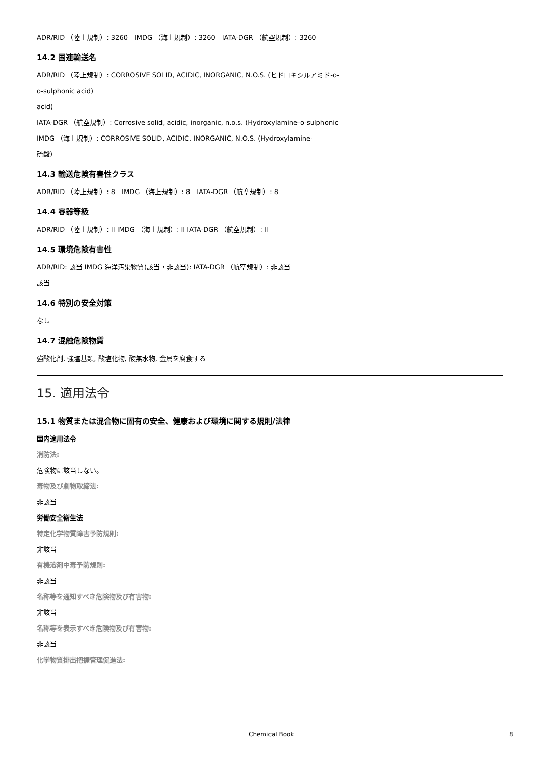ADR/RID （陸上規制）: 3260　IMDG （海上規制）: 3260　IATA-DGR （航空規制）: 3260
14.2 国連輸送名
ADR/RID （陸上規制）: CORROSIVE SOLID, ACIDIC, INORGANIC, N.O.S. (ヒドロキシルアミド-o-
o-sulphonic acid)
acid)
IATA-DGR （航空規制）: Corrosive solid, acidic, inorganic, n.o.s. (Hydroxylamine-o-sulphonic
IMDG （海上規制）: CORROSIVE SOLID, ACIDIC, INORGANIC, N.O.S. (Hydroxylamine-
硫酸)
14.3 輸送危険有害性クラス
ADR/RID （陸上規制）: 8　IMDG （海上規制）: 8　IATA-DGR （航空規制）: 8
14.4 容器等級
ADR/RID （陸上規制）: II IMDG （海上規制）: II IATA-DGR （航空規制）: II
14.5 環境危険有害性
ADR/RID: 該当 IMDG 海洋汚染物質(該当・非該当): IATA-DGR （航空規制）: 非該当
該当
14.6 特別の安全対策
なし
14.7 混触危険物質
強酸化剤, 強塩基類, 酸塩化物, 酸無水物, 金属を腐食する
15. 適用法令
15.1 物質または混合物に固有の安全、健康および環境に関する規則/法律
国内適用法令
消防法:
危険物に該当しない。
毒物及び劇物取締法:
非該当
労働安全衛生法
特定化学物質障害予防規則:
非該当
有機溶剤中毒予防規則:
非該当
名称等を通知すべき危険物及び有害物:
非該当
名称等を表示すべき危険物及び有害物:
非該当
化学物質排出把握管理促進法:
Chemical Book 8